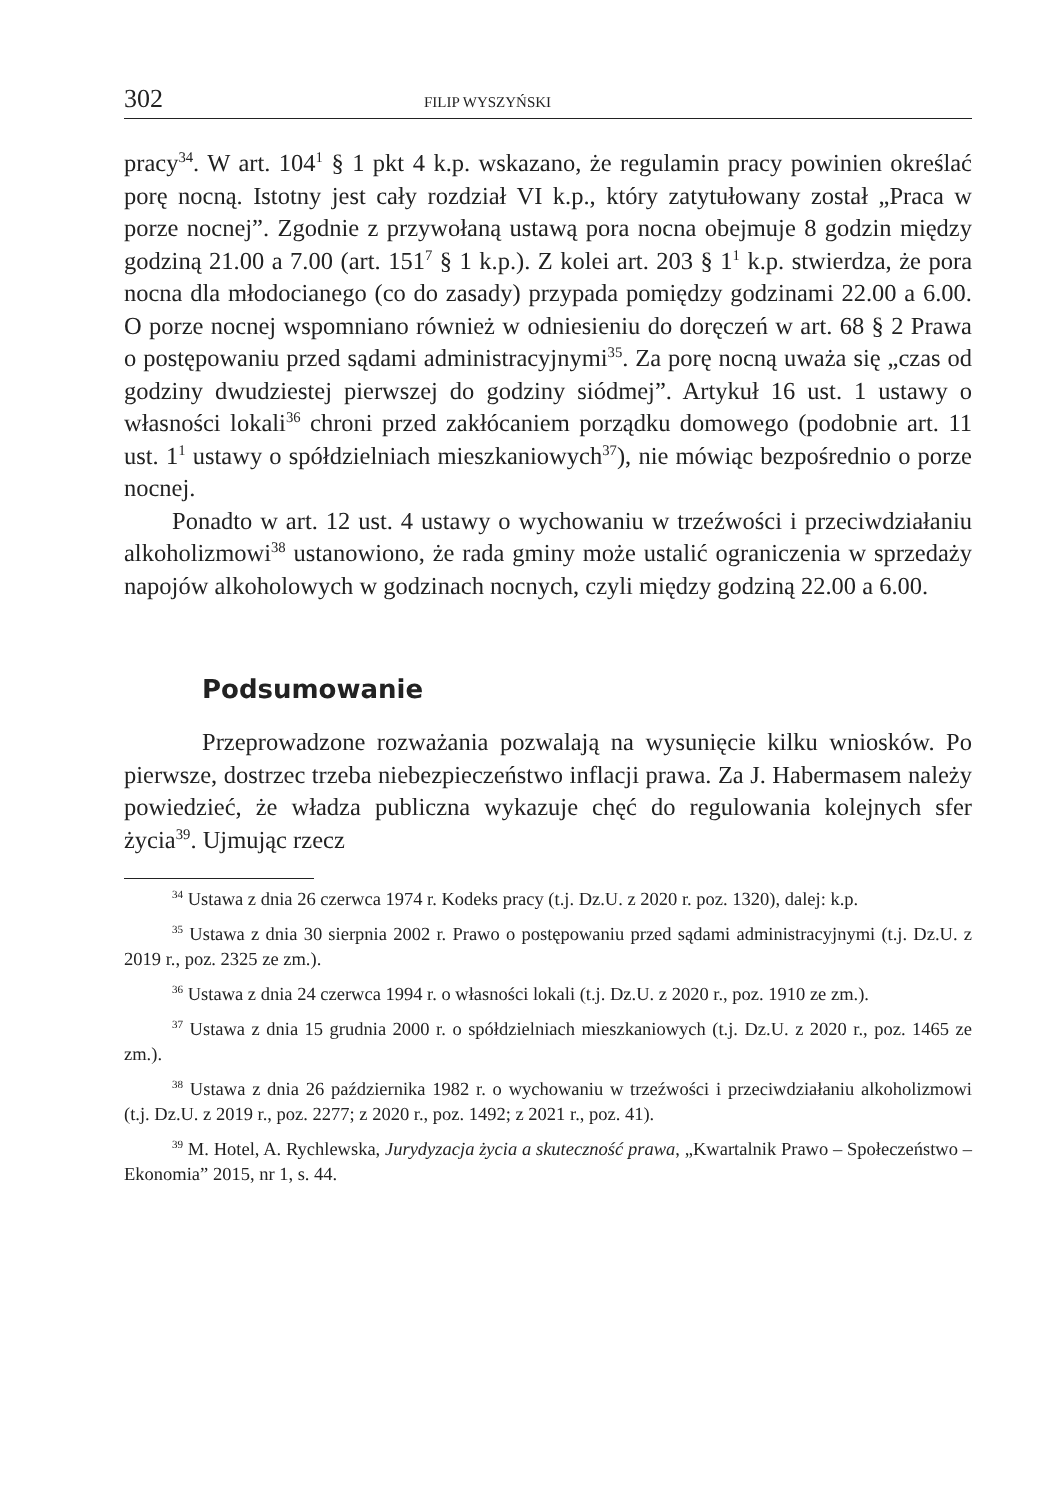302 FILIP WYSZYŃSKI
pracy<sup>34</sup>. W art. 104<sup>1</sup> § 1 pkt 4 k.p. wskazano, że regulamin pracy powinien określać porę nocną. Istotny jest cały rozdział VI k.p., który zatytułowany został „Praca w porze nocnej”. Zgodnie z przywołaną ustawą pora nocna obejmuje 8 godzin między godziną 21.00 a 7.00 (art. 151<sup>7</sup> § 1 k.p.). Z kolei art. 203 § 1<sup>1</sup> k.p. stwierdza, że pora nocna dla młodocianego (co do zasady) przypada pomiędzy godzinami 22.00 a 6.00. O porze nocnej wspomniano również w odniesieniu do doręczeń w art. 68 § 2 Prawa o postępowaniu przed sądami administracyjnymi<sup>35</sup>. Za porę nocną uważa się „czas od godziny dwudziestej pierwszej do godziny siódmej”. Artykuł 16 ust. 1 ustawy o własności lokali<sup>36</sup> chroni przed zakłócaniem porządku domowego (podobnie art. 11 ust. 1<sup>1</sup> ustawy o spółdzielniach mieszkaniowych<sup>37</sup>), nie mówiąc bezpośrednio o porze nocnej.
Ponadto w art. 12 ust. 4 ustawy o wychowaniu w trzeźwości i przeciwdziałaniu alkoholizmowi<sup>38</sup> ustanowiono, że rada gminy może ustalić ograniczenia w sprzedaży napojów alkoholowych w godzinach nocnych, czyli między godziną 22.00 a 6.00.
Podsumowanie
Przeprowadzone rozważania pozwalają na wysunięcie kilku wniosków. Po pierwsze, dostrzec trzeba niebezpieczeństwo inflacji prawa. Za J. Habermasem należy powiedzieć, że władza publiczna wykazuje chęć do regulowania kolejnych sfer życia<sup>39</sup>. Ujmując rzecz
<sup>34</sup> Ustawa z dnia 26 czerwca 1974 r. Kodeks pracy (t.j. Dz.U. z 2020 r. poz. 1320), dalej: k.p.
<sup>35</sup> Ustawa z dnia 30 sierpnia 2002 r. Prawo o postępowaniu przed sądami administracyjnymi (t.j. Dz.U. z 2019 r., poz. 2325 ze zm.).
<sup>36</sup> Ustawa z dnia 24 czerwca 1994 r. o własności lokali (t.j. Dz.U. z 2020 r., poz. 1910 ze zm.).
<sup>37</sup> Ustawa z dnia 15 grudnia 2000 r. o spółdzielniach mieszkaniowych (t.j. Dz.U. z 2020 r., poz. 1465 ze zm.).
<sup>38</sup> Ustawa z dnia 26 października 1982 r. o wychowaniu w trzeźwości i przeciwdziałaniu alkoholizmowi (t.j. Dz.U. z 2019 r., poz. 2277; z 2020 r., poz. 1492; z 2021 r., poz. 41).
<sup>39</sup> M. Hotel, A. Rychlewska, Jurydyzacja życia a skuteczność prawa, „Kwartalnik Prawo – Społeczeństwo – Ekonomia” 2015, nr 1, s. 44.